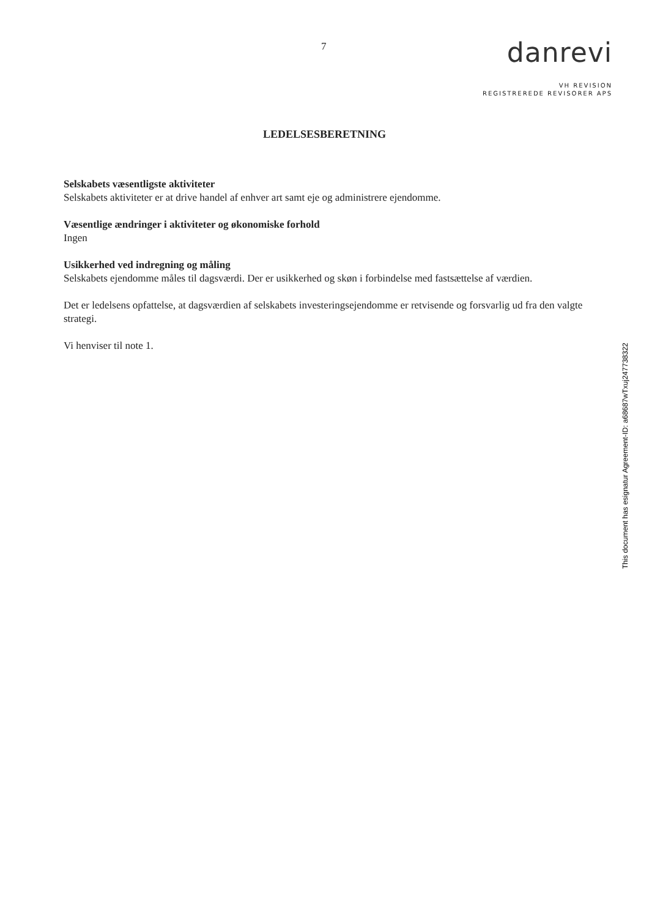7
danrevi
VH REVISION
REGISTREREDE REVISORER APS
LEDELSESBERETNING
Selskabets væsentligste aktiviteter
Selskabets aktiviteter er at drive handel af enhver art samt eje og administrere ejendomme.
Væsentlige ændringer i aktiviteter og økonomiske forhold
Ingen
Usikkerhed ved indregning og måling
Selskabets ejendomme måles til dagsværdi. Der er usikkerhed og skøn i forbindelse med fastsættelse af værdien.
Det er ledelsens opfattelse, at dagsværdien af selskabets investeringsejendomme er retvisende og forsvarlig ud fra den valgte strategi.
Vi henviser til note 1.
This document has esignatur Agreement-ID: a68687wTxuj247738322